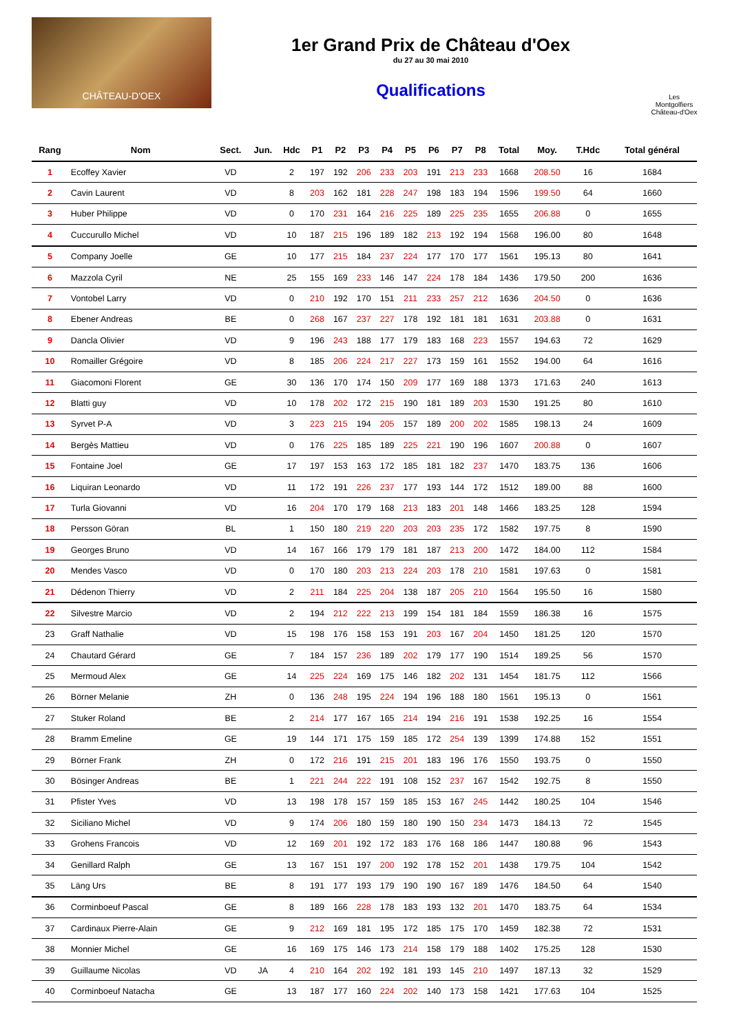CHÂTEAU-D'OEX
1er Grand Prix de Château d'Oex
du 27 au 30 mai 2010
Qualifications
Les Montgolfiers Château-d'Oex
| Rang | Nom | Sect. | Jun. | Hdc | P1 | P2 | P3 | P4 | P5 | P6 | P7 | P8 | Total | Moy. | T.Hdc | Total général |
| --- | --- | --- | --- | --- | --- | --- | --- | --- | --- | --- | --- | --- | --- | --- | --- | --- |
| 1 | Ecoffey Xavier | VD | | 2 | 197 | 192 | 206 | 233 | 203 | 191 | 213 | 233 | 1668 | 208.50 | 16 | 1684 |
| 2 | Cavin Laurent | VD | | 8 | 203 | 162 | 181 | 228 | 247 | 198 | 183 | 194 | 1596 | 199.50 | 64 | 1660 |
| 3 | Huber Philippe | VD | | 0 | 170 | 231 | 164 | 216 | 225 | 189 | 225 | 235 | 1655 | 206.88 | 0 | 1655 |
| 4 | Cuccurullo Michel | VD | | 10 | 187 | 215 | 196 | 189 | 182 | 213 | 192 | 194 | 1568 | 196.00 | 80 | 1648 |
| 5 | Company Joelle | GE | | 10 | 177 | 215 | 184 | 237 | 224 | 177 | 170 | 177 | 1561 | 195.13 | 80 | 1641 |
| 6 | Mazzola Cyril | NE | | 25 | 155 | 169 | 233 | 146 | 147 | 224 | 178 | 184 | 1436 | 179.50 | 200 | 1636 |
| 7 | Vontobel Larry | VD | | 0 | 210 | 192 | 170 | 151 | 211 | 233 | 257 | 212 | 1636 | 204.50 | 0 | 1636 |
| 8 | Ebener Andreas | BE | | 0 | 268 | 167 | 237 | 227 | 178 | 192 | 181 | 181 | 1631 | 203.88 | 0 | 1631 |
| 9 | Dancla Olivier | VD | | 9 | 196 | 243 | 188 | 177 | 179 | 183 | 168 | 223 | 1557 | 194.63 | 72 | 1629 |
| 10 | Romailler Grégoire | VD | | 8 | 185 | 206 | 224 | 217 | 227 | 173 | 159 | 161 | 1552 | 194.00 | 64 | 1616 |
| 11 | Giacomoni Florent | GE | | 30 | 136 | 170 | 174 | 150 | 209 | 177 | 169 | 188 | 1373 | 171.63 | 240 | 1613 |
| 12 | Blatti guy | VD | | 10 | 178 | 202 | 172 | 215 | 190 | 181 | 189 | 203 | 1530 | 191.25 | 80 | 1610 |
| 13 | Syrvet P-A | VD | | 3 | 223 | 215 | 194 | 205 | 157 | 189 | 200 | 202 | 1585 | 198.13 | 24 | 1609 |
| 14 | Bergès Mattieu | VD | | 0 | 176 | 225 | 185 | 189 | 225 | 221 | 190 | 196 | 1607 | 200.88 | 0 | 1607 |
| 15 | Fontaine Joel | GE | | 17 | 197 | 153 | 163 | 172 | 185 | 181 | 182 | 237 | 1470 | 183.75 | 136 | 1606 |
| 16 | Liquiran Leonardo | VD | | 11 | 172 | 191 | 226 | 237 | 177 | 193 | 144 | 172 | 1512 | 189.00 | 88 | 1600 |
| 17 | Turla Giovanni | VD | | 16 | 204 | 170 | 179 | 168 | 213 | 183 | 201 | 148 | 1466 | 183.25 | 128 | 1594 |
| 18 | Persson Göran | BL | | 1 | 150 | 180 | 219 | 220 | 203 | 203 | 235 | 172 | 1582 | 197.75 | 8 | 1590 |
| 19 | Georges Bruno | VD | | 14 | 167 | 166 | 179 | 179 | 181 | 187 | 213 | 200 | 1472 | 184.00 | 112 | 1584 |
| 20 | Mendes Vasco | VD | | 0 | 170 | 180 | 203 | 213 | 224 | 203 | 178 | 210 | 1581 | 197.63 | 0 | 1581 |
| 21 | Dédenon Thierry | VD | | 2 | 211 | 184 | 225 | 204 | 138 | 187 | 205 | 210 | 1564 | 195.50 | 16 | 1580 |
| 22 | Silvestre Marcio | VD | | 2 | 194 | 212 | 222 | 213 | 199 | 154 | 181 | 184 | 1559 | 186.38 | 16 | 1575 |
| 23 | Graff Nathalie | VD | | 15 | 198 | 176 | 158 | 153 | 191 | 203 | 167 | 204 | 1450 | 181.25 | 120 | 1570 |
| 24 | Chautard Gérard | GE | | 7 | 184 | 157 | 236 | 189 | 202 | 179 | 177 | 190 | 1514 | 189.25 | 56 | 1570 |
| 25 | Mermoud Alex | GE | | 14 | 225 | 224 | 169 | 175 | 146 | 182 | 202 | 131 | 1454 | 181.75 | 112 | 1566 |
| 26 | Börner Melanie | ZH | | 0 | 136 | 248 | 195 | 224 | 194 | 196 | 188 | 180 | 1561 | 195.13 | 0 | 1561 |
| 27 | Stuker Roland | BE | | 2 | 214 | 177 | 167 | 165 | 214 | 194 | 216 | 191 | 1538 | 192.25 | 16 | 1554 |
| 28 | Bramm Emeline | GE | | 19 | 144 | 171 | 175 | 159 | 185 | 172 | 254 | 139 | 1399 | 174.88 | 152 | 1551 |
| 29 | Börner Frank | ZH | | 0 | 172 | 216 | 191 | 215 | 201 | 183 | 196 | 176 | 1550 | 193.75 | 0 | 1550 |
| 30 | Bösinger Andreas | BE | | 1 | 221 | 244 | 222 | 191 | 108 | 152 | 237 | 167 | 1542 | 192.75 | 8 | 1550 |
| 31 | Pfister Yves | VD | | 13 | 198 | 178 | 157 | 159 | 185 | 153 | 167 | 245 | 1442 | 180.25 | 104 | 1546 |
| 32 | Siciliano Michel | VD | | 9 | 174 | 206 | 180 | 159 | 180 | 190 | 150 | 234 | 1473 | 184.13 | 72 | 1545 |
| 33 | Grohens Francois | VD | | 12 | 169 | 201 | 192 | 172 | 183 | 176 | 168 | 186 | 1447 | 180.88 | 96 | 1543 |
| 34 | Genillard Ralph | GE | | 13 | 167 | 151 | 197 | 200 | 192 | 178 | 152 | 201 | 1438 | 179.75 | 104 | 1542 |
| 35 | Läng Urs | BE | | 8 | 191 | 177 | 193 | 179 | 190 | 190 | 167 | 189 | 1476 | 184.50 | 64 | 1540 |
| 36 | Corminboeuf Pascal | GE | | 8 | 189 | 166 | 228 | 178 | 183 | 193 | 132 | 201 | 1470 | 183.75 | 64 | 1534 |
| 37 | Cardinaux Pierre-Alain | GE | | 9 | 212 | 169 | 181 | 195 | 172 | 185 | 175 | 170 | 1459 | 182.38 | 72 | 1531 |
| 38 | Monnier Michel | GE | | 16 | 169 | 175 | 146 | 173 | 214 | 158 | 179 | 188 | 1402 | 175.25 | 128 | 1530 |
| 39 | Guillaume Nicolas | VD | JA | 4 | 210 | 164 | 202 | 192 | 181 | 193 | 145 | 210 | 1497 | 187.13 | 32 | 1529 |
| 40 | Corminboeuf Natacha | GE | | 13 | 187 | 177 | 160 | 224 | 202 | 140 | 173 | 158 | 1421 | 177.63 | 104 | 1525 |